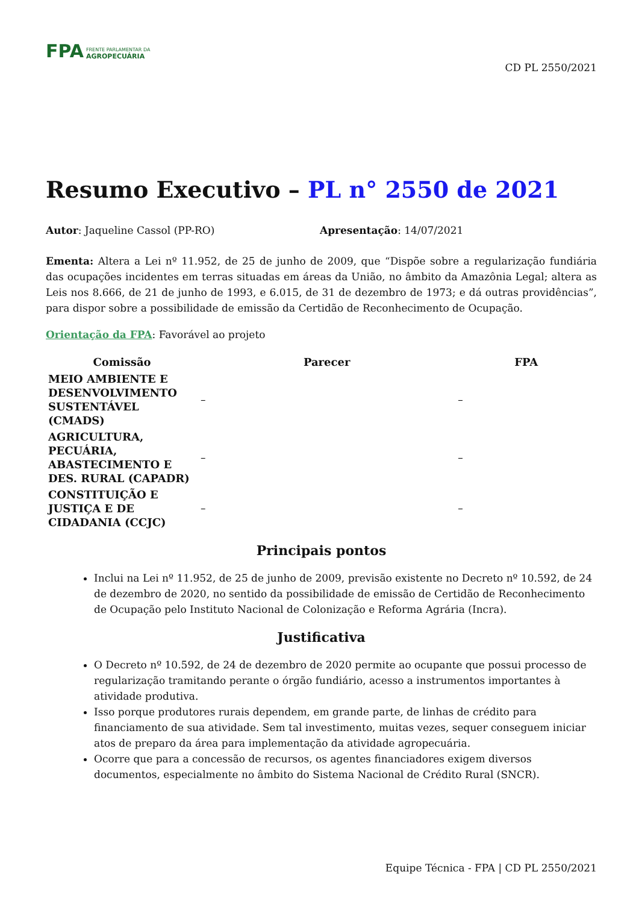FPA FRENTE PARLAMENTAR DA
AGROPECUÁRIA
CD PL 2550/2021
Resumo Executivo – PL n° 2550 de 2021
Autor: Jaqueline Cassol (PP-RO) Apresentação: 14/07/2021
Ementa: Altera a Lei nº 11.952, de 25 de junho de 2009, que “Dispõe sobre a regularização fundiária das ocupações incidentes em terras situadas em áreas da União, no âmbito da Amazônia Legal; altera as Leis nos 8.666, de 21 de junho de 1993, e 6.015, de 31 de dezembro de 1973; e dá outras providências”, para dispor sobre a possibilidade de emissão da Certidão de Reconhecimento de Ocupação.
Orientação da FPA: Favorável ao projeto
| Comissão | Parecer | FPA |
| --- | --- | --- |
| MEIO AMBIENTE E DESENVOLVIMENTO SUSTENTÁVEL (CMADS) | – | – |
| AGRICULTURA, PECUÁRIA, ABASTECIMENTO E DES. RURAL (CAPADR) | – | – |
| CONSTITUIÇÃO E JUSTIÇA E DE CIDADANIA (CCJC) | – | – |
Principais pontos
Inclui na Lei nº 11.952, de 25 de junho de 2009, previsão existente no Decreto nº 10.592, de 24 de dezembro de 2020, no sentido da possibilidade de emissão de Certidão de Reconhecimento de Ocupação pelo Instituto Nacional de Colonização e Reforma Agrária (Incra).
Justificativa
O Decreto nº 10.592, de 24 de dezembro de 2020 permite ao ocupante que possui processo de regularização tramitando perante o órgão fundiário, acesso a instrumentos importantes à atividade produtiva.
Isso porque produtores rurais dependem, em grande parte, de linhas de crédito para financiamento de sua atividade. Sem tal investimento, muitas vezes, sequer conseguem iniciar atos de preparo da área para implementação da atividade agropecuária.
Ocorre que para a concessão de recursos, os agentes financiadores exigem diversos documentos, especialmente no âmbito do Sistema Nacional de Crédito Rural (SNCR).
Equipe Técnica - FPA | CD PL 2550/2021